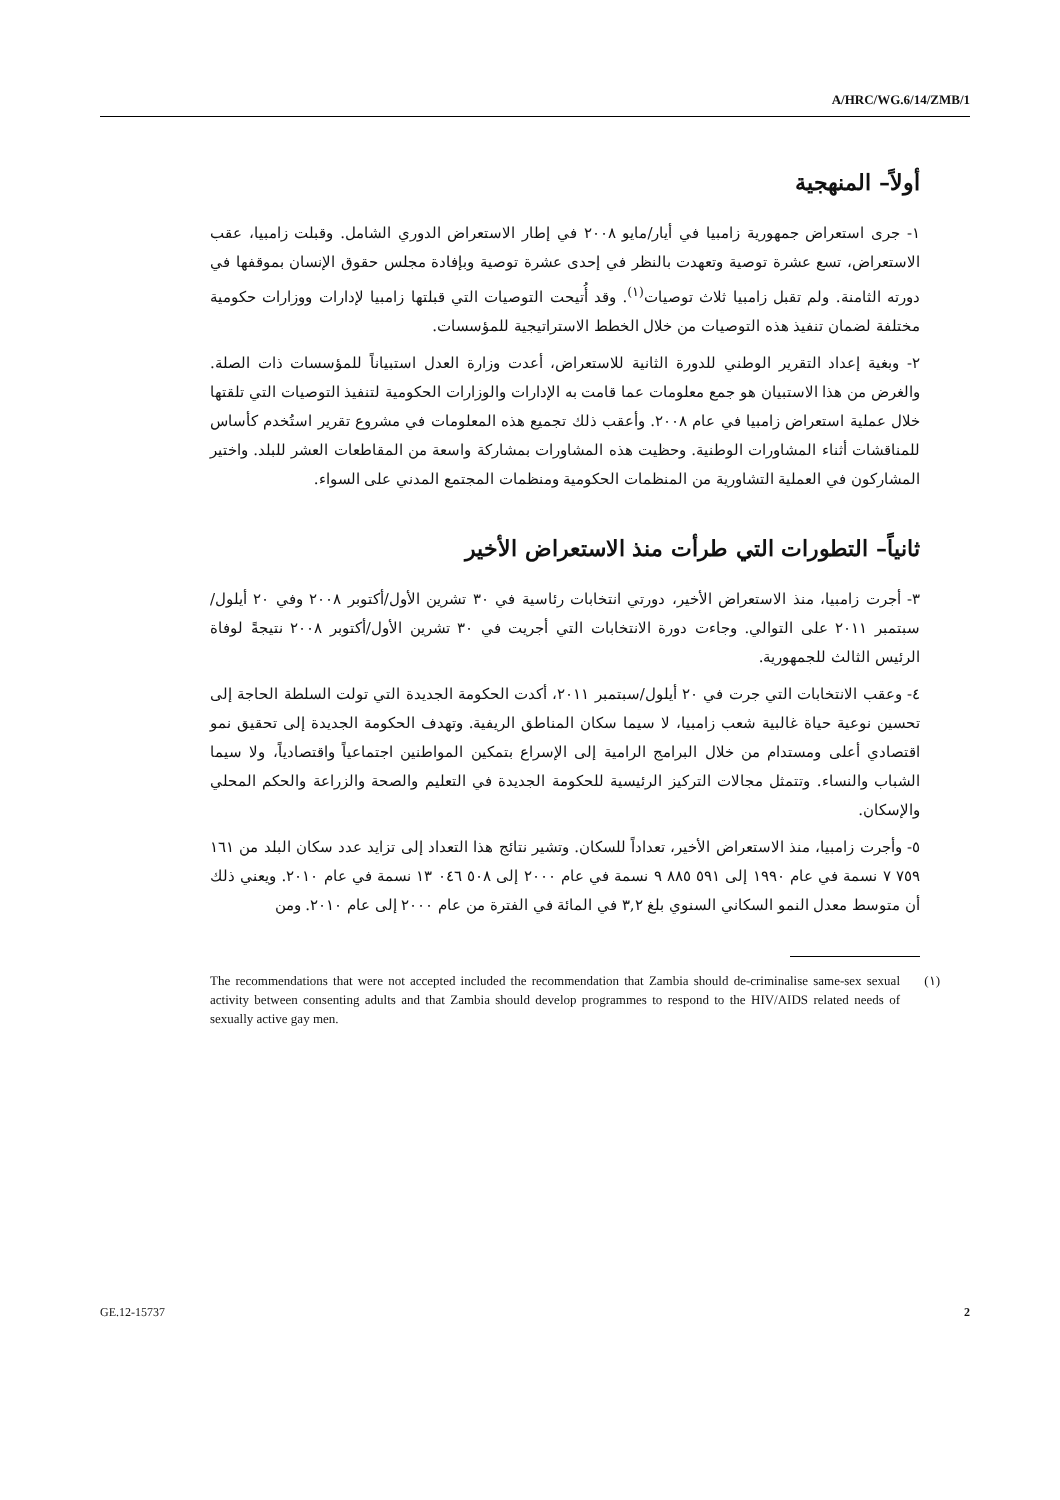A/HRC/WG.6/14/ZMB/1
أولاً– المنهجية
١- جرى استعراض جمهورية زامبيا في أيار/مايو ٢٠٠٨ في إطار الاستعراض الدوري الشامل. وقبلت زامبيا، عقب الاستعراض، تسع عشرة توصية وتعهدت بالنظر في إحدى عشرة توصية وبإفادة مجلس حقوق الإنسان بموقفها في دورته الثامنة. ولم تقبل زامبيا ثلاث توصيات<sup>(١)</sup>. وقد أُتيحت التوصيات التي قبلتها زامبيا لإدارات ووزارات حكومية مختلفة لضمان تنفيذ هذه التوصيات من خلال الخطط الاستراتيجية للمؤسسات.
٢- وبغية إعداد التقرير الوطني للدورة الثانية للاستعراض، أعدت وزارة العدل استبياناً للمؤسسات ذات الصلة. والغرض من هذا الاستبيان هو جمع معلومات عما قامت به الإدارات والوزارات الحكومية لتنفيذ التوصيات التي تلقتها خلال عملية استعراض زامبيا في عام ٢٠٠٨. وأعقب ذلك تجميع هذه المعلومات في مشروع تقرير استُخدم كأساس للمناقشات أثناء المشاورات الوطنية. وحظيت هذه المشاورات بمشاركة واسعة من المقاطعات العشر للبلد. واختير المشاركون في العملية التشاورية من المنظمات الحكومية ومنظمات المجتمع المدني على السواء.
ثانياً– التطورات التي طرأت منذ الاستعراض الأخير
٣- أجرت زامبيا، منذ الاستعراض الأخير، دورتي انتخابات رئاسية في ٣٠ تشرين الأول/أكتوبر ٢٠٠٨ وفي ٢٠ أيلول/سبتمبر ٢٠١١ على التوالي. وجاءت دورة الانتخابات التي أجريت في ٣٠ تشرين الأول/أكتوبر ٢٠٠٨ نتيجةً لوفاة الرئيس الثالث للجمهورية.
٤- وعقب الانتخابات التي جرت في ٢٠ أيلول/سبتمبر ٢٠١١، أكدت الحكومة الجديدة التي تولت السلطة الحاجة إلى تحسين نوعية حياة غالبية شعب زامبيا، لا سيما سكان المناطق الريفية. وتهدف الحكومة الجديدة إلى تحقيق نمو اقتصادي أعلى ومستدام من خلال البرامج الرامية إلى الإسراع بتمكين المواطنين اجتماعياً واقتصادياً، ولا سيما الشباب والنساء. وتتمثل مجالات التركيز الرئيسية للحكومة الجديدة في التعليم والصحة والزراعة والحكم المحلي والإسكان.
٥- وأجرت زامبيا، منذ الاستعراض الأخير، تعداداً للسكان. وتشير نتائج هذا التعداد إلى تزايد عدد سكان البلد من ١٦١ ٧٥٩ ٧ نسمة في عام ١٩٩٠ إلى ٥٩١ ٨٨٥ ٩ نسمة في عام ٢٠٠٠ إلى ٥٠٨ ٠٤٦ ١٣ نسمة في عام ٢٠١٠. ويعني ذلك أن متوسط معدل النمو السكاني السنوي بلغ ٣,٢ في المائة في الفترة من عام ٢٠٠٠ إلى عام ٢٠١٠. ومن
The recommendations that were not accepted included the recommendation that Zambia should de-criminalise same-sex sexual activity between consenting adults and that Zambia should develop programmes to respond to the HIV/AIDS related needs of sexually active gay men.
(١)
GE.12-15737 2